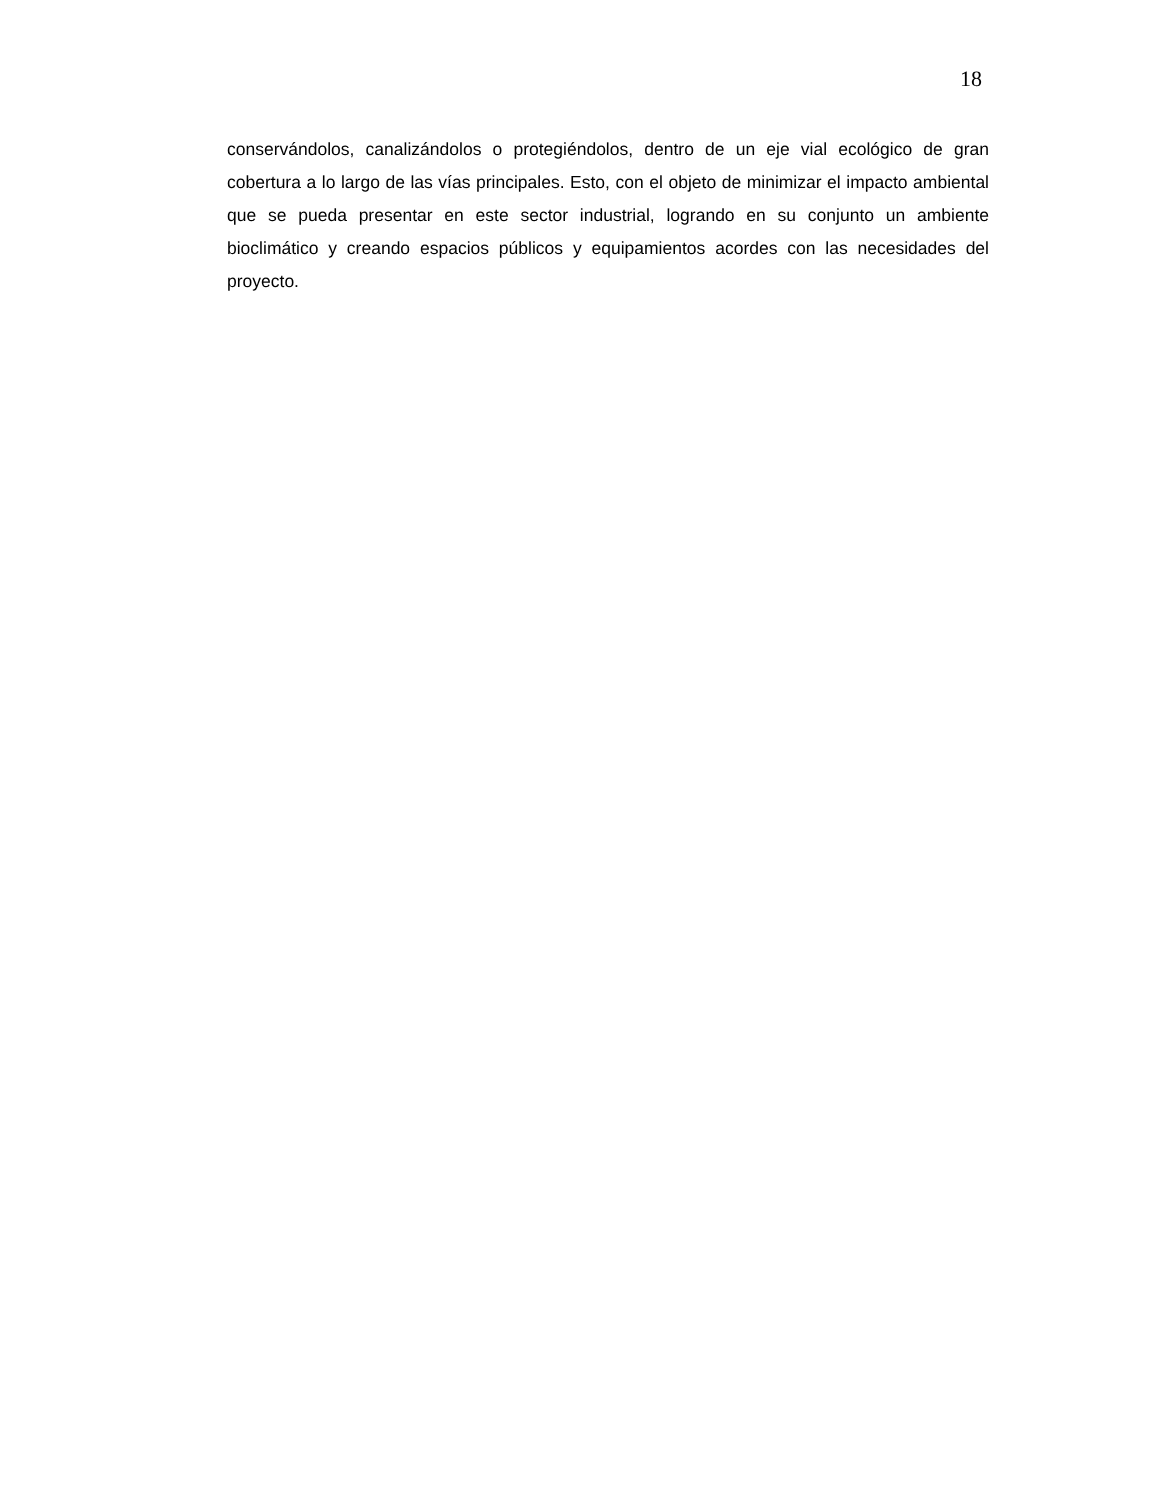18
conservándolos, canalizándolos o protegiéndolos, dentro de un eje vial ecológico de gran cobertura a lo largo de las vías principales. Esto, con el objeto de minimizar el impacto ambiental que se pueda presentar en este sector industrial, logrando en su conjunto un ambiente bioclimático y creando espacios públicos y equipamientos acordes con las necesidades del proyecto.